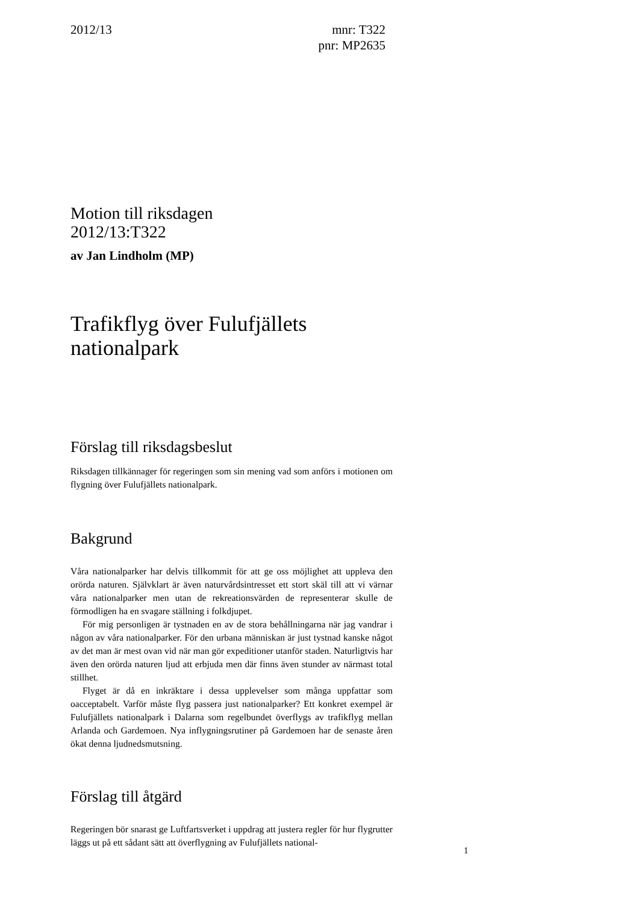2012/13 mnr: T322
pnr: MP2635
Motion till riksdagen
2012/13:T322
av Jan Lindholm (MP)
Trafikflyg över Fulufjällets
nationalpark
Förslag till riksdagsbeslut
Riksdagen tillkännager för regeringen som sin mening vad som anförs i motionen om flygning över Fulufjällets nationalpark.
Bakgrund
Våra nationalparker har delvis tillkommit för att ge oss möjlighet att uppleva den orörda naturen. Självklart är även naturvårdsintresset ett stort skäl till att vi värnar våra nationalparker men utan de rekreationsvärden de representerar skulle de förmodligen ha en svagare ställning i folkdjupet.
För mig personligen är tystnaden en av de stora behållningarna när jag vandrar i någon av våra nationalparker. För den urbana människan är just tystnad kanske något av det man är mest ovan vid när man gör expeditioner utanför staden. Naturligtvis har även den orörda naturen ljud att erbjuda men där finns även stunder av närmast total stillhet.
Flyget är då en inkräktare i dessa upplevelser som många uppfattar som oacceptabelt. Varför måste flyg passera just nationalparker? Ett konkret exempel är Fulufjällets nationalpark i Dalarna som regelbundet överflygs av trafikflyg mellan Arlanda och Gardemoen. Nya inflygningsrutiner på Gardemoen har de senaste åren ökat denna ljudnedsmutsning.
Förslag till åtgärd
Regeringen bör snarast ge Luftfartsverket i uppdrag att justera regler för hur flygrutter läggs ut på ett sådant sätt att överflygning av Fulufjällets national-
1